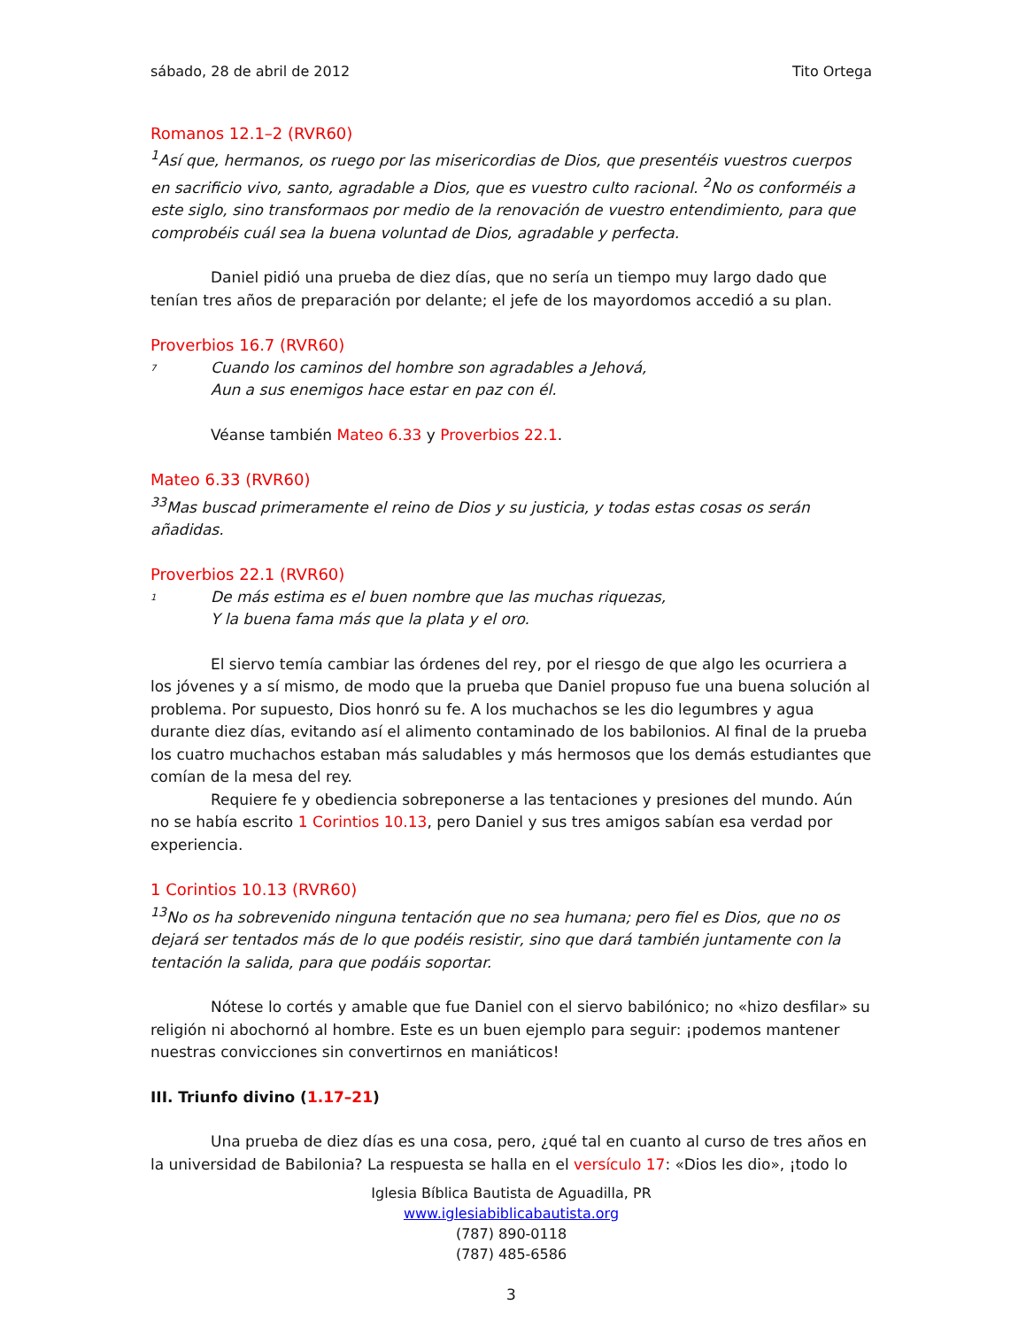sábado, 28 de abril de 2012 Tito Ortega
Romanos 12.1–2 (RVR60)
<sup>1</sup> Así que, hermanos, os ruego por las misericordias de Dios, que presentéis vuestros cuerpos en sacrificio vivo, santo, agradable a Dios, que es vuestro culto racional. <sup>2</sup>No os conforméis a este siglo, sino transformaos por medio de la renovación de vuestro entendimiento, para que comprobéis cuál sea la buena voluntad de Dios, agradable y perfecta.
Daniel pidió una prueba de diez días, que no sería un tiempo muy largo dado que tenían tres años de preparación por delante; el jefe de los mayordomos accedió a su plan.
Proverbios 16.7 (RVR60)
7
Cuando los caminos del hombre son agradables a Jehová,
Aun a sus enemigos hace estar en paz con él.
Véanse también Mateo 6.33 y Proverbios 22.1.
Mateo 6.33 (RVR60)
<sup>33</sup> Mas buscad primeramente el reino de Dios y su justicia, y todas estas cosas os serán añadidas.
Proverbios 22.1 (RVR60)
1
De más estima es el buen nombre que las muchas riquezas,
Y la buena fama más que la plata y el oro.
El siervo temía cambiar las órdenes del rey, por el riesgo de que algo les ocurriera a los jóvenes y a sí mismo, de modo que la prueba que Daniel propuso fue una buena solución al problema. Por supuesto, Dios honró su fe. A los muchachos se les dio legumbres y agua durante diez días, evitando así el alimento contaminado de los babilonios. Al final de la prueba los cuatro muchachos estaban más saludables y más hermosos que los demás estudiantes que comían de la mesa del rey.
Requiere fe y obediencia sobreponerse a las tentaciones y presiones del mundo. Aún no se había escrito 1 Corintios 10.13, pero Daniel y sus tres amigos sabían esa verdad por experiencia.
1 Corintios 10.13 (RVR60)
<sup>13</sup> No os ha sobrevenido ninguna tentación que no sea humana; pero fiel es Dios, que no os dejará ser tentados más de lo que podéis resistir, sino que dará también juntamente con la tentación la salida, para que podáis soportar.
Nótese lo cortés y amable que fue Daniel con el siervo babilónico; no «hizo desfilar» su religión ni abochornó al hombre. Este es un buen ejemplo para seguir: ¡podemos mantener nuestras convicciones sin convertirnos en maniáticos!
III. Triunfo divino (1.17–21)
Una prueba de diez días es una cosa, pero, ¿qué tal en cuanto al curso de tres años en la universidad de Babilonia? La respuesta se halla en el versículo 17: «Dios les dio», ¡todo lo
Iglesia Bíblica Bautista de Aguadilla, PR
www.iglesiabiblicabautista.org
(787) 890-0118
(787) 485-6586
3